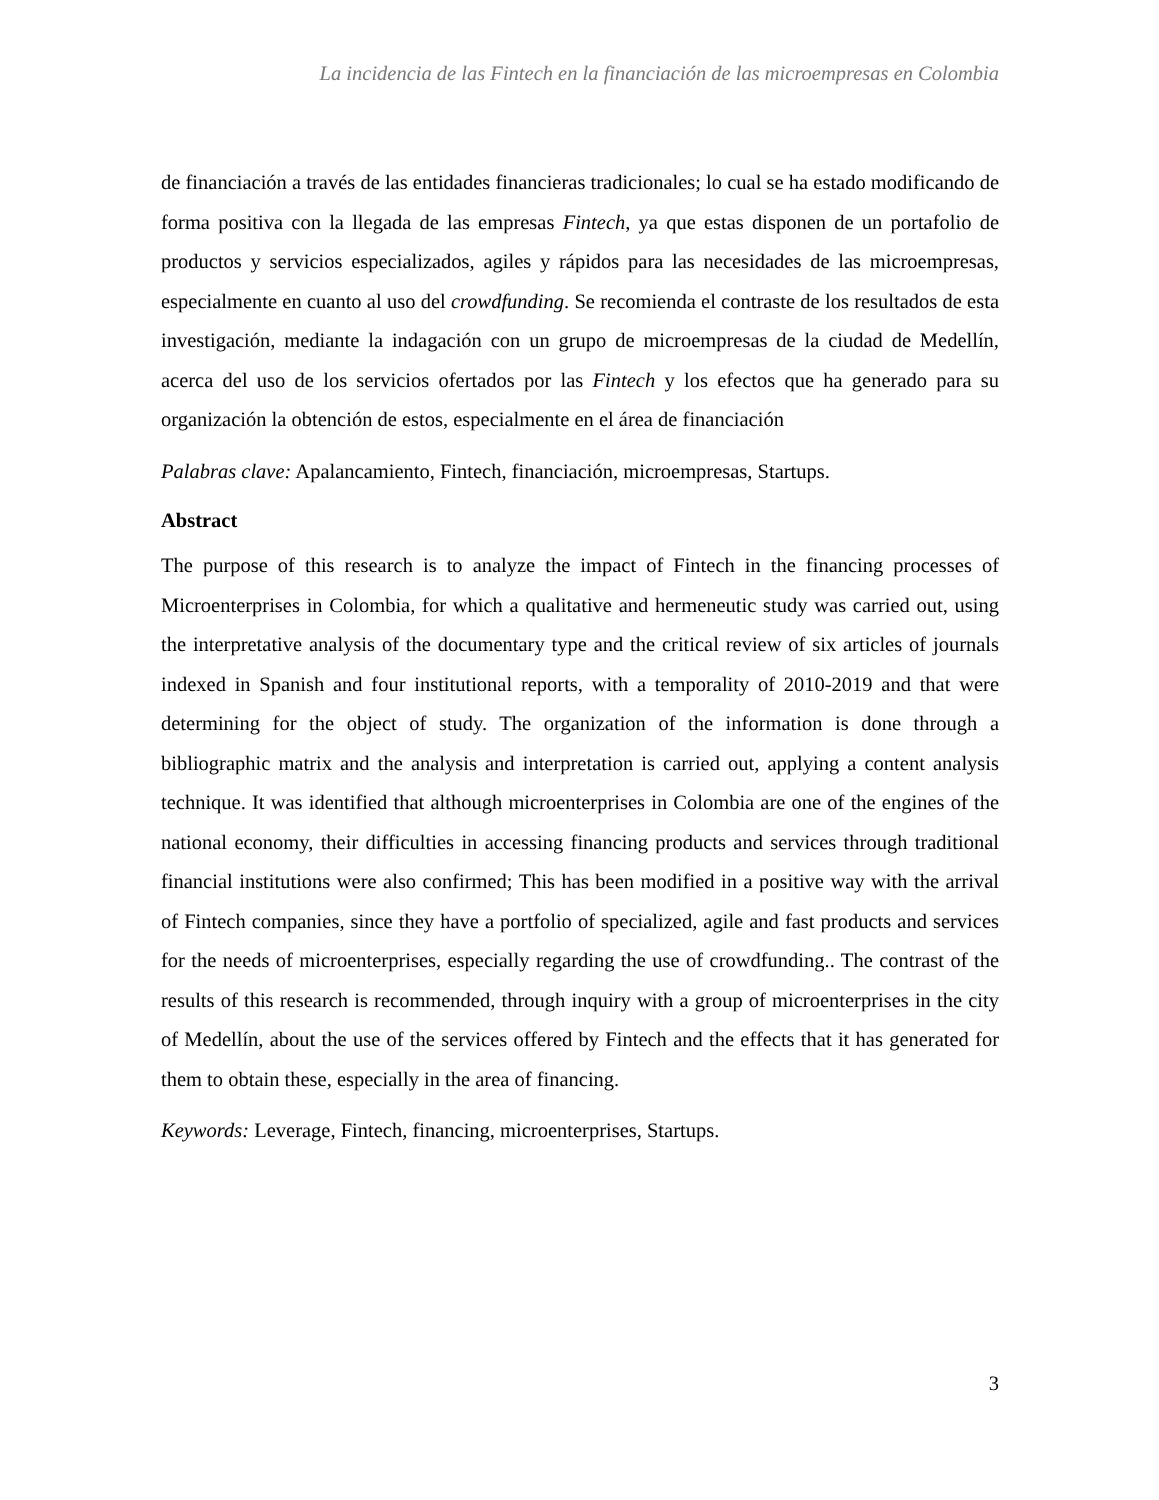La incidencia de las Fintech en la financiación de las microempresas en Colombia
de financiación a través de las entidades financieras tradicionales; lo cual se ha estado modificando de forma positiva con la llegada de las empresas Fintech, ya que estas disponen de un portafolio de productos y servicios especializados, agiles y rápidos para las necesidades de las microempresas, especialmente en cuanto al uso del crowdfunding. Se recomienda el contraste de los resultados de esta investigación, mediante la indagación con un grupo de microempresas de la ciudad de Medellín, acerca del uso de los servicios ofertados por las Fintech y los efectos que ha generado para su organización la obtención de estos, especialmente en el área de financiación
Palabras clave: Apalancamiento, Fintech, financiación, microempresas, Startups.
Abstract
The purpose of this research is to analyze the impact of Fintech in the financing processes of Microenterprises in Colombia, for which a qualitative and hermeneutic study was carried out, using the interpretative analysis of the documentary type and the critical review of six articles of journals indexed in Spanish and four institutional reports, with a temporality of 2010-2019 and that were determining for the object of study. The organization of the information is done through a bibliographic matrix and the analysis and interpretation is carried out, applying a content analysis technique. It was identified that although microenterprises in Colombia are one of the engines of the national economy, their difficulties in accessing financing products and services through traditional financial institutions were also confirmed; This has been modified in a positive way with the arrival of Fintech companies, since they have a portfolio of specialized, agile and fast products and services for the needs of microenterprises, especially regarding the use of crowdfunding.. The contrast of the results of this research is recommended, through inquiry with a group of microenterprises in the city of Medellín, about the use of the services offered by Fintech and the effects that it has generated for them to obtain these, especially in the area of financing.
Keywords: Leverage, Fintech, financing, microenterprises, Startups.
3